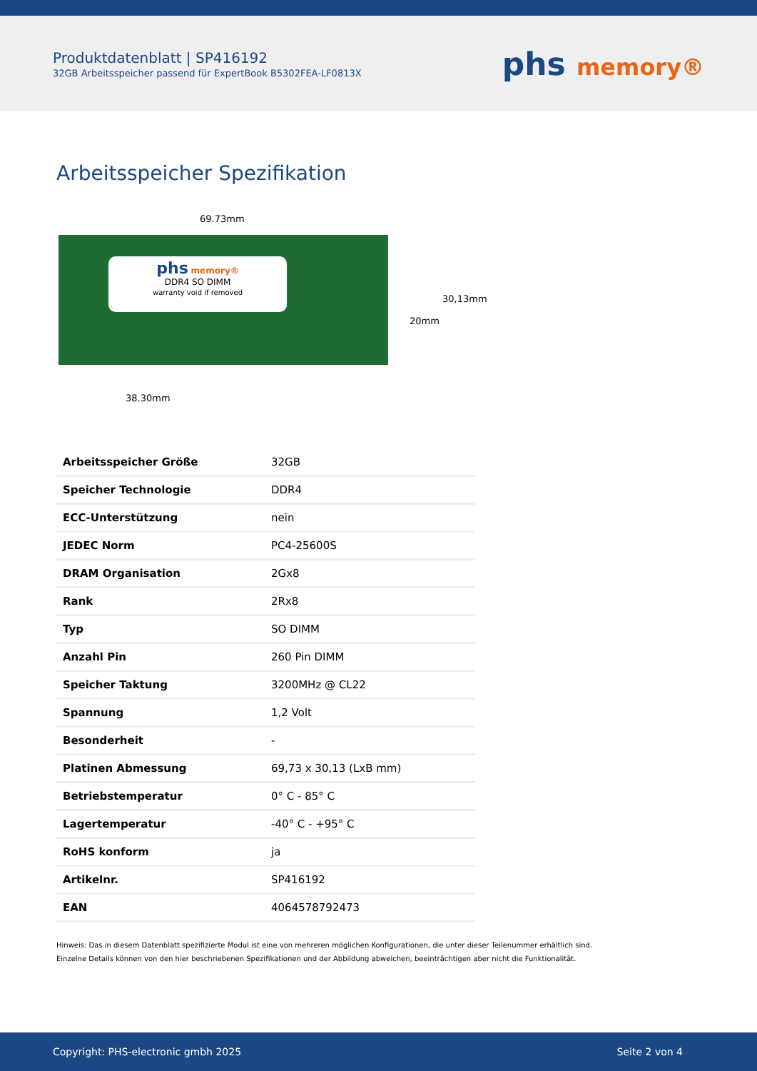Produktdatenblatt | SP416192
32GB Arbeitsspeicher passend für ExpertBook B5302FEA-LF0813X
phs memory®
Arbeitsspeicher Spezifikation
69.73mm
phs memory®
DDR4 SO DIMM
warranty void if removed
30,13mm
20mm
38.30mm
| Arbeitsspeicher Größe | 32GB |
| Speicher Technologie | DDR4 |
| ECC-Unterstützung | nein |
| JEDEC Norm | PC4-25600S |
| DRAM Organisation | 2Gx8 |
| Rank | 2Rx8 |
| Typ | SO DIMM |
| Anzahl Pin | 260 Pin DIMM |
| Speicher Taktung | 3200MHz @ CL22 |
| Spannung | 1,2 Volt |
| Besonderheit | - |
| Platinen Abmessung | 69,73 x 30,13 (LxB mm) |
| Betriebstemperatur | 0° C - 85° C |
| Lagertemperatur | -40° C - +95° C |
| RoHS konform | ja |
| Artikelnr. | SP416192 |
| EAN | 4064578792473 |
Hinweis: Das in diesem Datenblatt spezifizierte Modul ist eine von mehreren möglichen Konfigurationen, die unter dieser Teilenummer erhältlich sind.
Einzelne Details können von den hier beschriebenen Spezifikationen und der Abbildung abweichen, beeinträchtigen aber nicht die Funktionalität.
Copyright: PHS-electronic gmbh 2025 Seite 2 von 4